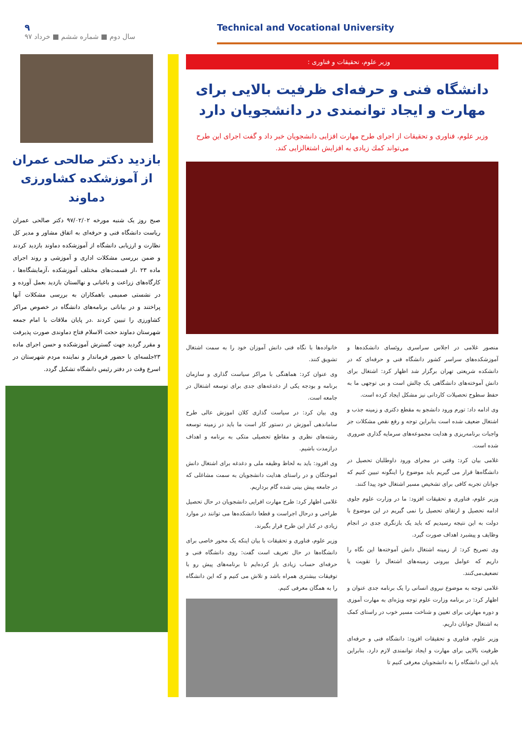۹
سال دوم ■ شماره ششم ■ خرداد ۹۷
Technical and Vocational University
وزیر علوم، تحقیقات و فناوری :
دانشگاه فنی و حرفه‌ای ظرفیت بالایی برای مهارت و ایجاد توانمندی در دانشجویان دارد
وزیر علوم، فناوری و تحقیقات از اجرای طرح مهارت افزایی دانشجویان خبر داد و گفت اجرای این طرح می‌تواند کمك زیادی به افزایش اشتغالزایی کند.
منصور غلامی در اجلاس سراسری روئسای دانشکده‌ها و آموزشکده‌های سراسر کشور دانشگاه فنی و حرفه‌ای که در دانشکده شریعتی تهران برگزار شد اظهار کرد: اشتغال برای دانش آموخته‌های دانشگاهی یک چالش است و بی توجهی ما به حفظ سطوح تحصیلات کاردانی نیز مشکل ایجاد کرده است.
وی ادامه داد: تورم ورود دانشجو به مقطع دکتری و زمینه جذب و اشتغال ضعیف شده است بنابراین توجه و رفع نقص مشکلات جز واجبات برنامه‌ریزی و هدایت مجموعه‌های سرمایه گذاری ضروری شده است.
غلامی بیان کرد: وقتی در مجرای ورود داوطلبان تحصیل در دانشگاه‌ها قرار می گیریم باید موضوع را اینگونه تبیین کنیم که جوانان تجربه کافی برای تشخیص مسیر اشتغال خود پیدا کنند.
وزیر علوم، فناوری و تحقیقات افزود: ما در وزارت علوم جلوی ادامه تحصیل و ارتقای تحصیل را نمی گیریم در این موضوع با دولت به این نتیجه رسیدیم که باید یک بازنگری جدی در انجام وظایف و پیشبرد اهداف صورت گیرد.
وی تصریح کرد: از زمینه اشتغال دانش آموخته‌ها این نگاه را داریم که عوامل بیرونی زمینه‌های اشتعال را تقویت یا تضعیف‌می‌کنند.
غلامی توجه به موضوع نیروی انسانی را یک برنامه جدی عنوان و اظهار کرد: در برنامه وزارت علوم توجه ویژه‌ای به مهارت آموزی و دوره مهارتی برای تعیین و شناخت مسیر خوب در راستای کمک به اشتغال جوانان داریم.
وزیر علوم، فناوری و تحقیقات افزود: دانشگاه فنی و حرفه‌ای ظرفیت بالایی برای مهارت و ایجاد توانمندی لازم دارد. بنابراین باید این دانشگاه را به دانشجویان معرفی کنیم تا
خانواده‌ها با نگاه فنی دانش آموزان خود را به سمت اشتغال تشویق کنند.
وی عنوان کرد: هماهنگی با مراکز سیاست گذاری و سازمان برنامه و بودجه یکی از دغدغه‌های جدی برای توسعه اشتغال در جامعه است.
وی بیان کرد: در سیاست گذاری کلان اموزش عالی طرح ساماندهی آموزش در دستور کار است ما باید در زمینه توسعه رشته‌های نظری و مقاطع تحصیلی متکی به برنامه و اهداف درازمدت باشیم.
وی افزود: باید به لحاظ وظیفه ملی و دغدغه برای اشتغال دانش اموختگان و در راستای هدایت دانشجویان به سمت مشاغلی که در جامعه پیش بینی شده گام برداریم.
غلامی اظهار کرد: طرح مهارت افرایی دانشجویان در حال تحصیل طراحی و درحال اجراست و قطعا دانشکده‌ها می توانند در موارد زیادی در کنار این طرح قرار بگیرند.
وزیر علوم، فناوری و تحقیقات با بیان اینکه یک محور خاصی برای دانشگاه‌ها در حال تعریف است گفت: روی دانشگاه فنی و حرفه‌ای حساب زیادی باز کرده‌ایم تا برنامه‌های پیش رو با توفیقات بیشتری همراه باشد و تلاش می کنیم و که این دانشگاه را به همگان معرفی کنیم.
بازدید دکتر صالحی عمران از آموزشکده کشاورزی دماوند
صبح روز یک شنبه مورخه ۹۷/۰۲/۰۲ دکتر صالحی عمران ریاست دانشگاه فنی و حرفه‌ای به اتفاق مشاور و مدیر کل نظارت و ارزیابی دانشگاه از آموزشکده دماوند بازدید کردند و ضمن بررسی مشکلات اداری و آموزشی و روند اجرای ماده ۲۳ ،از قسمت‌های مختلف آموزشکده ،آزمایشگاه‌ها ، کارگاه‌های زراعت و باغبانی و نهالستان بازدید بعمل آورده و در نشستی صمیمی باهمکاران به بررسی مشکلات آنها پراختند و در بیاناتی برنامه‌های دانشگاه در خصوص مراکز کشاورزی را تبیین کردند .در پایان ملاقات با امام جمعه شهرستان دماوند حجت الاسلام فتاح دماوندی صورت پذیرفت و مقرر گردید جهت گسترش آموزشکده و حسن اجرای ماده ۲۳جلسه‌ای با حضور فرماندار و نماینده مردم شهرستان در اسرع وقت در دفتر رئیس دانشگاه تشکیل گردد.